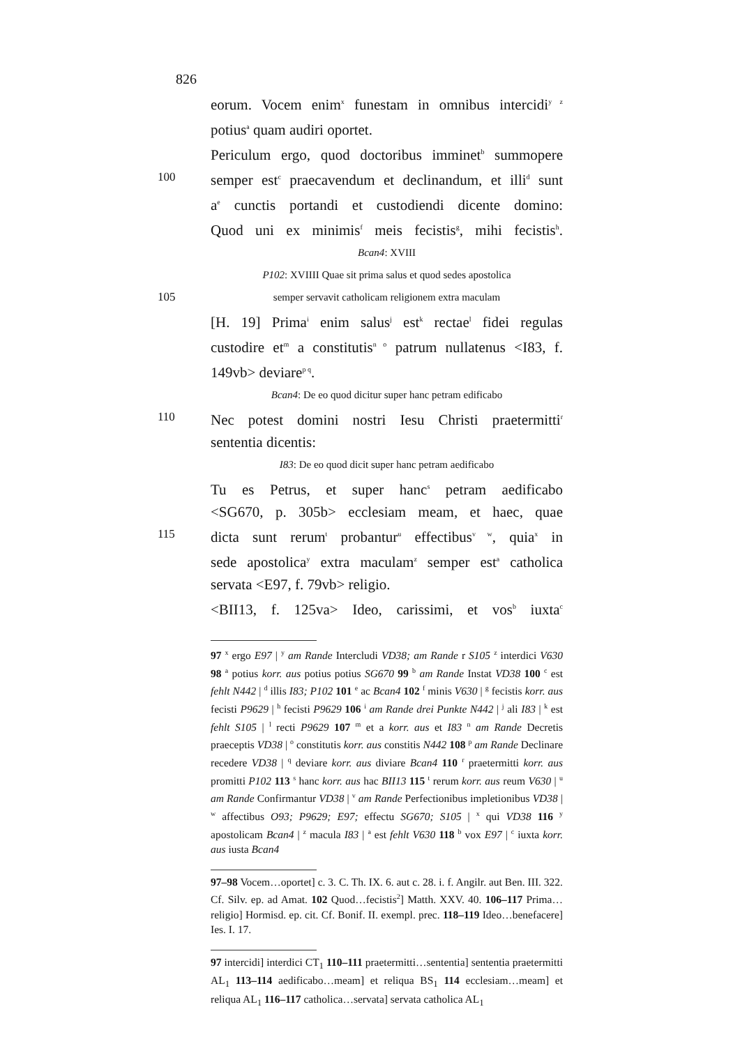826
eorum. Vocem enim<sup>x</sup> funestam in omnibus intercidi<sup>y z</sup>
potius<sup>a</sup> quam audiri oportet.
Periculum ergo, quod doctoribus imminet<sup>b</sup> summopere
100 semper est<sup>c</sup> praecavendum et declinandum, et illi<sup>d</sup> sunt
a<sup>e</sup> cunctis portandi et custodiendi dicente domino:
Quod uni ex minimis<sup>f</sup> meis fecistis<sup>g</sup>, mihi fecistis<sup>h</sup>.
Bcan4: XVIII
P102: XVIIII Quae sit prima salus et quod sedes apostolica
105 semper servavit catholicam religionem extra maculam
[H. 19] Prima<sup>i</sup> enim salus<sup>j</sup> est<sup>k</sup> rectae<sup>l</sup> fidei regulas
custodire et<sup>m</sup> a constitutis<sup>n o</sup> patrum nullatenus <I83, f.
149vb> deviare<sup>p q</sup>.
Bcan4: De eo quod dicitur super hanc petram edificabo
110 Nec potest domini nostri Iesu Christi praetermitti<sup>r</sup>
sententia dicentis:
I83: De eo quod dicit super hanc petram aedificabo
Tu es Petrus, et super hanc<sup>s</sup> petram aedificabo
<SG670, p. 305b> ecclesiam meam, et haec, quae
115 dicta sunt rerum<sup>t</sup> probantur<sup>u</sup> effectibus<sup>v w</sup>, quia<sup>x</sup> in
sede apostolica<sup>y</sup> extra maculam<sup>z</sup> semper est<sup>a</sup> catholica
servata <E97, f. 79vb> religio.
<BII13, f. 125va> Ideo, carissimi, et vos<sup>b</sup> iuxta<sup>c</sup>
97 <sup>x</sup> ergo E97 | <sup>y</sup> am Rande Intercludi VD38; am Rande r S105 <sup>z</sup> interdici V630 98 <sup>a</sup> potius korr. aus potius potius SG670 99 <sup>b</sup> am Rande Instat VD38 100 <sup>c</sup> est fehlt N442 | <sup>d</sup> illis I83; P102 101 <sup>e</sup> ac Bcan4 102 <sup>f</sup> minis V630 | <sup>g</sup> fecistis korr. aus fecisti P9629 | <sup>h</sup> fecisti P9629 106 <sup>i</sup> am Rande drei Punkte N442 | <sup>j</sup> ali I83 | <sup>k</sup> est fehlt S105 | <sup>l</sup> recti P9629 107 <sup>m</sup> et a korr. aus et I83 <sup>n</sup> am Rande Decretis praeceptis VD38 | <sup>o</sup> constitutis korr. aus constitis N442 108 <sup>p</sup> am Rande Declinare recedere VD38 | <sup>q</sup> deviare korr. aus diviare Bcan4 110 <sup>r</sup> praetermitti korr. aus promitti P102 113 <sup>s</sup> hanc korr. aus hac BII13 115 <sup>t</sup> rerum korr. aus reum V630 | <sup>u</sup> am Rande Confirmantur VD38 | <sup>v</sup> am Rande Perfectionibus impletionibus VD38 | <sup>w</sup> affectibus O93; P9629; E97; effectu SG670; S105 | <sup>x</sup> qui VD38 116 <sup>y</sup> apostolicam Bcan4 | <sup>z</sup> macula I83 | <sup>a</sup> est fehlt V630 118 <sup>b</sup> vox E97 | <sup>c</sup> iuxta korr. aus iusta Bcan4
97–98 Vocem…oportet] c. 3. C. Th. IX. 6. aut c. 28. i. f. Angilr. aut Ben. III. 322. Cf. Silv. ep. ad Amat. 102 Quod…fecistis<sup>2</sup>] Matth. XXV. 40. 106–117 Prima…religio] Hormisd. ep. cit. Cf. Bonif. II. exempl. prec. 118–119 Ideo…benefacere] Ies. I. 17.
97 intercidi] interdici CT<sub>1</sub> 110–111 praetermitti…sententia] sententia praetermitti AL<sub>1</sub> 113–114 aedificabo…meam] et reliqua BS<sub>1</sub> 114 ecclesiam…meam] et reliqua AL<sub>1</sub> 116–117 catholica…servata] servata catholica AL<sub>1</sub>